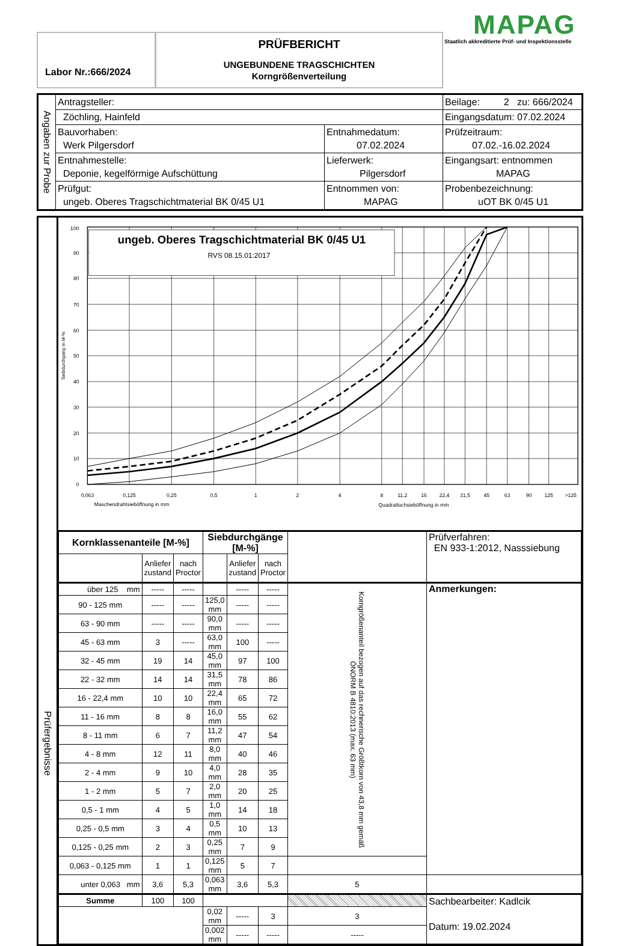Labor Nr.:666/2024
PRÜFBERICHT
UNGEBUNDENE TRAGSCHICHTEN
Korngrößenverteilung
MAPAG
Staatlich akkreditierte Prüf- und Inspektionsstelle
| Angaben zur Probe | Antragsteller: | | Beilage: 2 zu: 666/2024 |
| | Zöchling, Hainfeld | | Eingangsdatum: 07.02.2024 |
| | Bauvorhaben: Werk Pilgersdorf | Entnahmedatum: 07.02.2024 | Prüfzeitraum: 07.02.-16.02.2024 |
| | Entnahmestelle: Deponie, kegelförmige Aufschüttung | Lieferwerk: Pilgersdorf | Eingangsart: entnommen MAPAG |
| | Prüfgut: ungeb. Oberes Tragschichtmaterial BK 0/45 U1 | Entnommen von: MAPAG | Probenbezeichnung: uOT BK 0/45 U1 |
Prüfergebnisse
ungeb. Oberes Tragschichtmaterial BK 0/45 U1
RVS 08.15.01:2017
100
90
80
70
60
50
40
30
20
10
0
Siebdurchgang in M-%
0,063
0,125
0,25
0,5
1
2
4
8
11,2
16
22,4
31,5
45
63
90
125
>125
Maschendrahtsieböffnung in mm
Quadratlochsieböffnung in mm
| Kornklassenanteile [M-%] | | | Siebdurchgänge [M-%] | | | | Prüfverfahren: EN 933-1:2012, Nasssiebung |
| | Anliefer zustand | nach Proctor | | Anliefer zustand | nach Proctor | | |
| über 125 mm | ----- | ----- | | ----- | ----- | Korngrößenanteil bezogen auf das rechnerische Größtkorn von 43,8 mm gemäß ÖNORM B 4810:2013 (max. 63 mm) | Anmerkungen: |
| 90 - 125 mm | ----- | ----- | 125,0 mm | ----- | ----- | | |
| 63 - 90 mm | ----- | ----- | 90,0 mm | ----- | ----- | | |
| 45 - 63 mm | 3 | ----- | 63,0 mm | 100 | ----- | | |
| 32 - 45 mm | 19 | 14 | 45,0 mm | 97 | 100 | | |
| 22 - 32 mm | 14 | 14 | 31,5 mm | 78 | 86 | | |
| 16 - 22,4 mm | 10 | 10 | 22,4 mm | 65 | 72 | | |
| 11 - 16 mm | 8 | 8 | 16,0 mm | 55 | 62 | | |
| 8 - 11 mm | 6 | 7 | 11,2 mm | 47 | 54 | | |
| 4 - 8 mm | 12 | 11 | 8,0 mm | 40 | 46 | | |
| 2 - 4 mm | 9 | 10 | 4,0 mm | 28 | 35 | | |
| 1 - 2 mm | 5 | 7 | 2,0 mm | 20 | 25 | | |
| 0,5 - 1 mm | 4 | 5 | 1,0 mm | 14 | 18 | | |
| 0,25 - 0,5 mm | 3 | 4 | 0,5 mm | 10 | 13 | | |
| 0,125 - 0,25 mm | 2 | 3 | 0,25 mm | 7 | 9 | | |
| 0,063 - 0,125 mm | 1 | 1 | 0,125 mm | 5 | 7 | | |
| unter 0,063 mm | 3,6 | 5,3 | 0,063 mm | 3,6 | 5,3 | 5 | |
| Summe | 100 | 100 | | | | | Sachbearbeiter: Kadlcik Datum: 19.02.2024 |
| | | | 0,02 mm | ----- | 3 | 3 | |
| | | | 0,002 mm | ----- | ----- | ----- | |